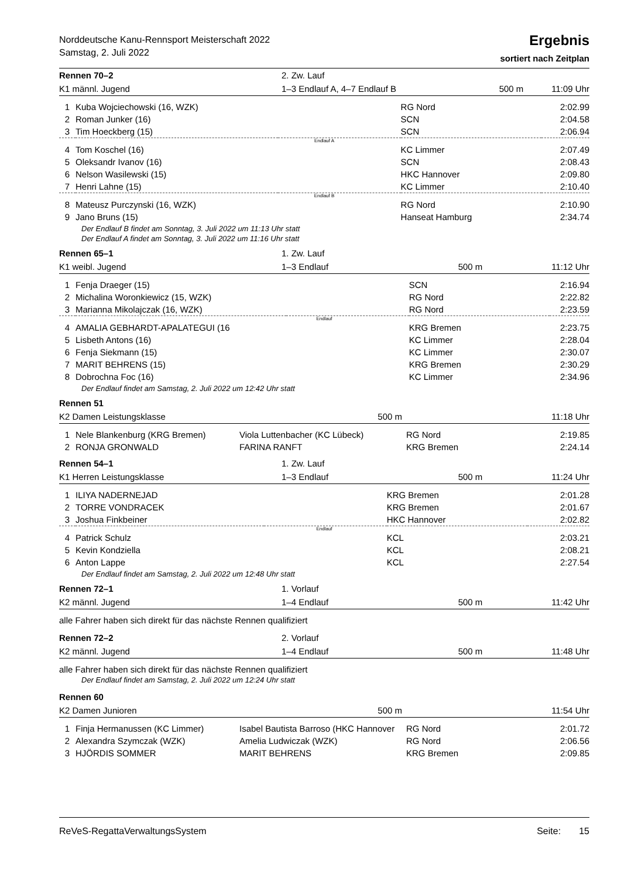Norddeutsche Kanu-Rennsport Meisterschaft 2022
Samstag, 2. Juli 2022
Ergebnis
sortiert nach Zeitplan
| Rennen 70–2 | 2. Zw. Lauf | | |
| K1 männl. Jugend | 1–3 Endlauf A, 4–7 Endlauf B | 500 m | 11:09 Uhr |
| 1 | Kuba Wojciechowski (16, WZK) | | RG Nord | 2:02.99 |
| 2 | Roman Junker (16) | | SCN | 2:04.58 |
| 3 | Tim Hoeckberg (15) | | SCN | 2:06.94 |
| Endlauf A | | | | |
| 4 | Tom Koschel (16) | | KC Limmer | 2:07.49 |
| 5 | Oleksandr Ivanov (16) | | SCN | 2:08.43 |
| 6 | Nelson Wasilewski (15) | | HKC Hannover | 2:09.80 |
| 7 | Henri Lahne (15) | | KC Limmer | 2:10.40 |
| Endlauf B | | | | |
| 8 | Mateusz Purczynski (16, WZK) | | RG Nord | 2:10.90 |
| 9 | Jano Bruns (15) | | Hanseat Hamburg | 2:34.74 |
Der Endlauf B findet am Sonntag, 3. Juli 2022 um 11:13 Uhr statt
Der Endlauf A findet am Sonntag, 3. Juli 2022 um 11:16 Uhr statt
| Rennen 65–1 | 1. Zw. Lauf | | |
| K1 weibl. Jugend | 1–3 Endlauf | 500 m | 11:12 Uhr |
| 1 | Fenja Draeger (15) | | SCN | 2:16.94 |
| 2 | Michalina Woronkiewicz (15, WZK) | | RG Nord | 2:22.82 |
| 3 | Marianna Mikolajczak (16, WZK) | | RG Nord | 2:23.59 |
| Endlauf | | | | |
| 4 | AMALIA GEBHARDT-APALATEGUI (16 | | KRG Bremen | 2:23.75 |
| 5 | Lisbeth Antons (16) | | KC Limmer | 2:28.04 |
| 6 | Fenja Siekmann (15) | | KC Limmer | 2:30.07 |
| 7 | MARIT BEHRENS (15) | | KRG Bremen | 2:30.29 |
| 8 | Dobrochna Foc (16) | | KC Limmer | 2:34.96 |
Der Endlauf findet am Samstag, 2. Juli 2022 um 12:42 Uhr statt
| Rennen 51 | | | |
| K2 Damen Leistungsklasse | | 500 m | 11:18 Uhr |
| 1 | Nele Blankenburg (KRG Bremen) | Viola Luttenbacher (KC Lübeck) | RG Nord | 2:19.85 |
| 2 | RONJA GRONWALD | FARINA RANFT | KRG Bremen | 2:24.14 |
| Rennen 54–1 | 1. Zw. Lauf | | |
| K1 Herren Leistungsklasse | 1–3 Endlauf | 500 m | 11:24 Uhr |
| 1 | ILIYA NADERNEJAD | | KRG Bremen | 2:01.28 |
| 2 | TORRE VONDRACEK | | KRG Bremen | 2:01.67 |
| 3 | Joshua Finkbeiner | | HKC Hannover | 2:02.82 |
| Endlauf | | | | |
| 4 | Patrick Schulz | | KCL | 2:03.21 |
| 5 | Kevin Kondziella | | KCL | 2:08.21 |
| 6 | Anton Lappe | | KCL | 2:27.54 |
Der Endlauf findet am Samstag, 2. Juli 2022 um 12:48 Uhr statt
| Rennen 72–1 | 1. Vorlauf | | |
| K2 männl. Jugend | 1–4 Endlauf | 500 m | 11:42 Uhr |
alle Fahrer haben sich direkt für das nächste Rennen qualifiziert
| Rennen 72–2 | 2. Vorlauf | | |
| K2 männl. Jugend | 1–4 Endlauf | 500 m | 11:48 Uhr |
alle Fahrer haben sich direkt für das nächste Rennen qualifiziert
Der Endlauf findet am Samstag, 2. Juli 2022 um 12:24 Uhr statt
| Rennen 60 | | | |
| K2 Damen Junioren | | 500 m | 11:54 Uhr |
| 1 | Finja Hermanussen (KC Limmer) | Isabel Bautista Barroso (HKC Hannover | RG Nord | 2:01.72 |
| 2 | Alexandra Szymczak (WZK) | Amelia Ludwiczak (WZK) | RG Nord | 2:06.56 |
| 3 | HJÖRDIS SOMMER | MARIT BEHRENS | KRG Bremen | 2:09.85 |
ReVeS-RegattaVerwaltungsSystem Seite: 15